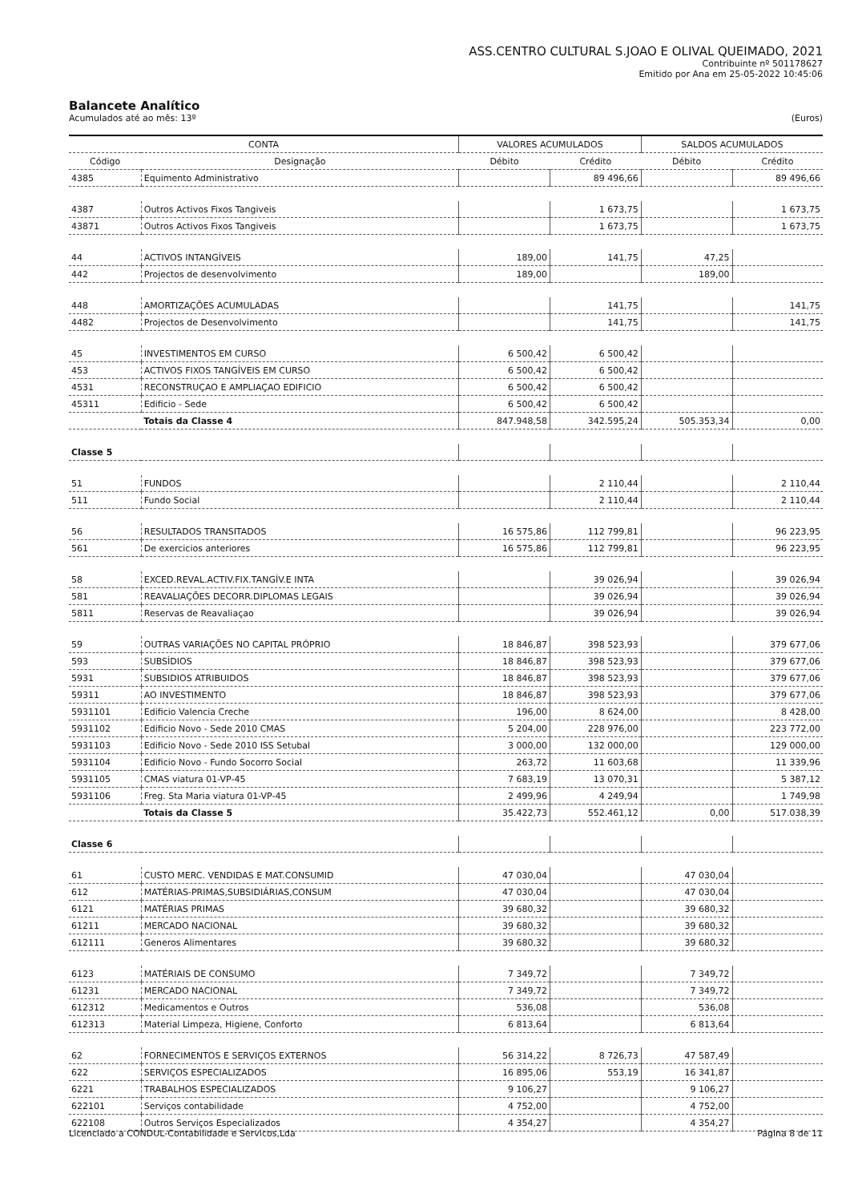ASS.CENTRO CULTURAL S.JOAO E OLIVAL QUEIMADO, 2021
Contribuinte nº 501178627
Emitido por Ana em 25-05-2022 10:45:06
Balancete Analítico
Acumulados até ao mês: 13º (Euros)
| CONTA | | VALORES ACUMULADOS | | SALDOS ACUMULADOS | |
| --- | --- | --- | --- | --- | --- |
| Código | Designação | Débito | Crédito | Débito | Crédito |
| 4385 | Equimento Administrativo | | 89 496,66 | | 89 496,66 |
| 4387 | Outros Activos Fixos Tangiveis | | 1 673,75 | | 1 673,75 |
| 43871 | Outros Activos Fixos Tangiveis | | 1 673,75 | | 1 673,75 |
| 44 | ACTIVOS INTANGÍVEIS | 189,00 | 141,75 | 47,25 | |
| 442 | Projectos de desenvolvimento | 189,00 | | 189,00 | |
| 448 | AMORTIZAÇÕES ACUMULADAS | | 141,75 | | 141,75 |
| 4482 | Projectos de Desenvolvimento | | 141,75 | | 141,75 |
| 45 | INVESTIMENTOS EM CURSO | 6 500,42 | 6 500,42 | | |
| 453 | ACTIVOS FIXOS TANGÍVEIS EM CURSO | 6 500,42 | 6 500,42 | | |
| 4531 | RECONSTRUÇAO E AMPLIAÇAO EDIFICIO | 6 500,42 | 6 500,42 | | |
| 45311 | Edificio - Sede | 6 500,42 | 6 500,42 | | |
| | Totais da Classe 4 | 847.948,58 | 342.595,24 | 505.353,34 | 0,00 |
| Classe 5 | | | | | |
| 51 | FUNDOS | | 2 110,44 | | 2 110,44 |
| 511 | Fundo Social | | 2 110,44 | | 2 110,44 |
| 56 | RESULTADOS TRANSITADOS | 16 575,86 | 112 799,81 | | 96 223,95 |
| 561 | De exercicios anteriores | 16 575,86 | 112 799,81 | | 96 223,95 |
| 58 | EXCED.REVAL.ACTIV.FIX.TANGÍV.E INTA | | 39 026,94 | | 39 026,94 |
| 581 | REAVALIAÇÕES DECORR.DIPLOMAS LEGAIS | | 39 026,94 | | 39 026,94 |
| 5811 | Reservas de Reavaliaçao | | 39 026,94 | | 39 026,94 |
| 59 | OUTRAS VARIAÇÕES NO CAPITAL PRÓPRIO | 18 846,87 | 398 523,93 | | 379 677,06 |
| 593 | SUBSÍDIOS | 18 846,87 | 398 523,93 | | 379 677,06 |
| 5931 | SUBSIDIOS ATRIBUIDOS | 18 846,87 | 398 523,93 | | 379 677,06 |
| 59311 | AO INVESTIMENTO | 18 846,87 | 398 523,93 | | 379 677,06 |
| 5931101 | Edificio Valencia Creche | 196,00 | 8 624,00 | | 8 428,00 |
| 5931102 | Edificio Novo - Sede 2010 CMAS | 5 204,00 | 228 976,00 | | 223 772,00 |
| 5931103 | Edificio Novo - Sede 2010 ISS Setubal | 3 000,00 | 132 000,00 | | 129 000,00 |
| 5931104 | Edificio Novo - Fundo Socorro Social | 263,72 | 11 603,68 | | 11 339,96 |
| 5931105 | CMAS viatura 01-VP-45 | 7 683,19 | 13 070,31 | | 5 387,12 |
| 5931106 | Freg. Sta Maria viatura 01-VP-45 | 2 499,96 | 4 249,94 | | 1 749,98 |
| | Totais da Classe 5 | 35.422,73 | 552.461,12 | 0,00 | 517.038,39 |
| Classe 6 | | | | | |
| 61 | CUSTO MERC. VENDIDAS E MAT.CONSUMID | 47 030,04 | | 47 030,04 | |
| 612 | MATÉRIAS-PRIMAS,SUBSIDIÁRIAS,CONSUM | 47 030,04 | | 47 030,04 | |
| 6121 | MATÉRIAS PRIMAS | 39 680,32 | | 39 680,32 | |
| 61211 | MERCADO NACIONAL | 39 680,32 | | 39 680,32 | |
| 612111 | Generos Alimentares | 39 680,32 | | 39 680,32 | |
| 6123 | MATÉRIAIS DE CONSUMO | 7 349,72 | | 7 349,72 | |
| 61231 | MERCADO NACIONAL | 7 349,72 | | 7 349,72 | |
| 612312 | Medicamentos e Outros | 536,08 | | 536,08 | |
| 612313 | Material Limpeza, Higiene, Conforto | 6 813,64 | | 6 813,64 | |
| 62 | FORNECIMENTOS E SERVIÇOS EXTERNOS | 56 314,22 | 8 726,73 | 47 587,49 | |
| 622 | SERVIÇOS ESPECIALIZADOS | 16 895,06 | 553,19 | 16 341,87 | |
| 6221 | TRABALHOS ESPECIALIZADOS | 9 106,27 | | 9 106,27 | |
| 622101 | Serviços contabilidade | 4 752,00 | | 4 752,00 | |
| 622108 | Outros Serviços Especializados | 4 354,27 | | 4 354,27 | |
Licenciado a CONDUL-Contabilidade e Servicos,Lda Página 8 de 11